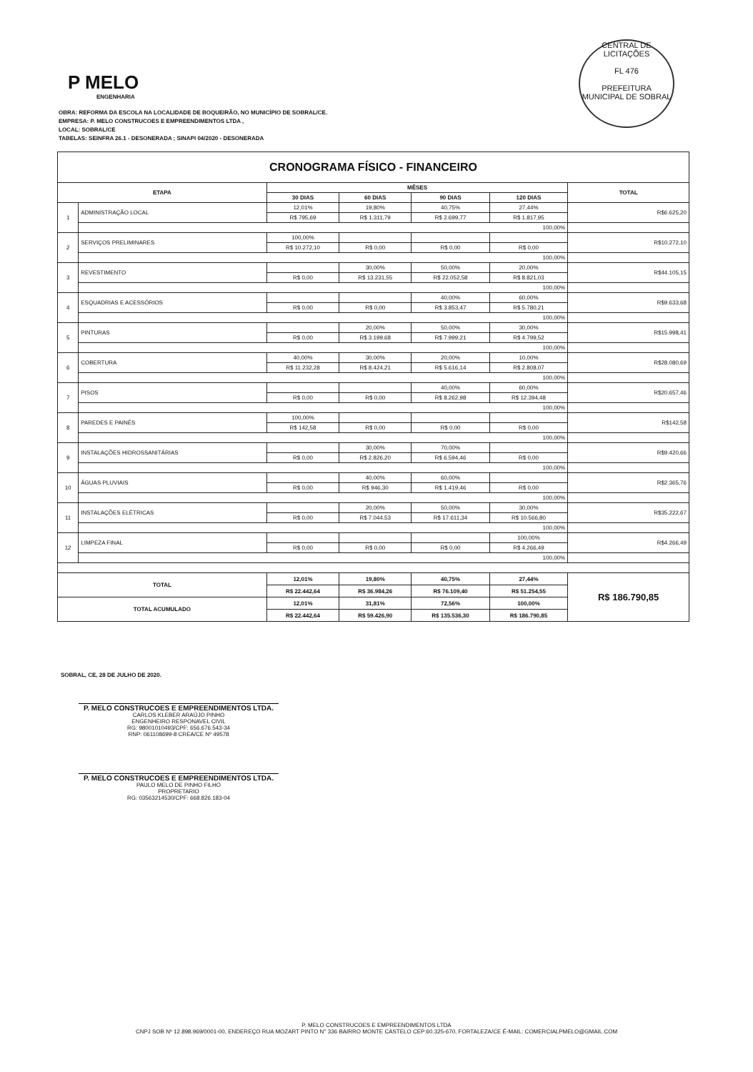CENTRAL DE LICITAÇÕES
FL 476
PREFEITURA MUNICIPAL DE SOBRAL
P MELO
ENGENHARIA
OBRA: REFORMA DA ESCOLA NA LOCALIDADE DE BOQUEIRÃO, NO MUNICÍPIO DE SOBRAL/CE.
EMPRESA: P. MELO CONSTRUCOES E EMPREENDIMENTOS LTDA ,
LOCAL: SOBRAL/CE
TABELAS: SEINFRA 26.1 - DESONERADA ; SINAPI 04/2020 - DESONERADA
| CRONOGRAMA FÍSICO - FINANCEIRO | | | | | | |
| ETAPA | | MÊSES | | | | TOTAL |
| | | 30 DIAS | 60 DIAS | 90 DIAS | 120 DIAS | |
| 1 | ADMINISTRAÇÃO LOCAL | 12,01% | 19,80% | 40,75% | 27,44% | R$6.625,20 |
| | | R$ 795,69 | R$ 1.311,79 | R$ 2.699,77 | R$ 1.817,95 | |
| | 100,00% | | | | | |
| 2 | SERVIÇOS PRELIMINARES | 100,00% | | | | R$10.272,10 |
| | | R$ 10.272,10 | R$ 0,00 | R$ 0,00 | R$ 0,00 | |
| | 100,00% | | | | | |
| 3 | REVESTIMENTO | | 30,00% | 50,00% | 20,00% | R$44.105,15 |
| | | R$ 0,00 | R$ 13.231,55 | R$ 22.052,58 | R$ 8.821,03 | |
| | 100,00% | | | | | |
| 4 | ESQUADRIAS E ACESSÓRIOS | | | 40,00% | 60,00% | R$9.633,68 |
| | | R$ 0,00 | R$ 0,00 | R$ 3.853,47 | R$ 5.780,21 | |
| | 100,00% | | | | | |
| 5 | PINTURAS | | 20,00% | 50,00% | 30,00% | R$15.998,41 |
| | | R$ 0,00 | R$ 3.199,68 | R$ 7.999,21 | R$ 4.799,52 | |
| | 100,00% | | | | | |
| 6 | COBERTURA | 40,00% | 30,00% | 20,00% | 10,00% | R$28.080,69 |
| | | R$ 11.232,28 | R$ 8.424,21 | R$ 5.616,14 | R$ 2.808,07 | |
| | 100,00% | | | | | |
| 7 | PISOS | | | 40,00% | 60,00% | R$20.657,46 |
| | | R$ 0,00 | R$ 0,00 | R$ 8.262,98 | R$ 12.394,48 | |
| | 100,00% | | | | | |
| 8 | PAREDES E PAINÉS | 100,00% | | | | R$142,58 |
| | | R$ 142,58 | R$ 0,00 | R$ 0,00 | R$ 0,00 | |
| | 100,00% | | | | | |
| 9 | INSTALAÇÕES HIDROSSANITÁRIAS | | 30,00% | 70,00% | | R$9.420,66 |
| | | R$ 0,00 | R$ 2.826,20 | R$ 6.594,46 | R$ 0,00 | |
| | 100,00% | | | | | |
| 10 | ÁGUAS PLUVIAIS | | 40,00% | 60,00% | | R$2.365,76 |
| | | R$ 0,00 | R$ 946,30 | R$ 1.419,46 | R$ 0,00 | |
| | 100,00% | | | | | |
| 11 | INSTALAÇÕES ELÉTRICAS | | 20,00% | 50,00% | 30,00% | R$35.222,67 |
| | | R$ 0,00 | R$ 7.044,53 | R$ 17.611,34 | R$ 10.566,80 | |
| | 100,00% | | | | | |
| 12 | LIMPEZA FINAL | | | | 100,00% | R$4.266,49 |
| | | R$ 0,00 | R$ 0,00 | R$ 0,00 | R$ 4.266,49 | |
| | 100,00% | | | | | |
| TOTAL | | 12,01% | 19,80% | 40,75% | 27,44% | R$ 186.790,85 |
| | | R$ 22.442,64 | R$ 36.984,26 | R$ 76.109,40 | R$ 51.254,55 | |
| TOTAL ACUMULADO | | 12,01% | 31,81% | 72,56% | 100,00% | |
| | | R$ 22.442,64 | R$ 59.426,90 | R$ 135.536,30 | R$ 186.790,85 | |
SOBRAL, CE, 28 DE JULHO DE 2020.
P. MELO CONSTRUCOES E EMPREENDIMENTOS LTDA.
CARLOS KLEBER ARAÚJO PINHO
ENGENHEIRO RESPONAVEL CIVIL
RG: 98001010493/CPF: 656.676.543-34
RNP: 061108699-8 CREA/CE Nº 49578
P. MELO CONSTRUCOES E EMPREENDIMENTOS LTDA.
PAULO MELO DE PINHO FILHO
PROPRETARIO
RG: 03563214530/CPF: 668.826.183-04
P. MELO CONSTRUCOES E EMPREENDIMENTOS LTDA
CNPJ SOB Nº 12.898.969/0001-00, ENDEREÇO RUA MOZART PINTO N° 336 BAIRRO MONTE CASTELO CEP:60.325-670, FORTALEZA/CE É-MAIL: COMERCIALPMELO@GMAIL.COM